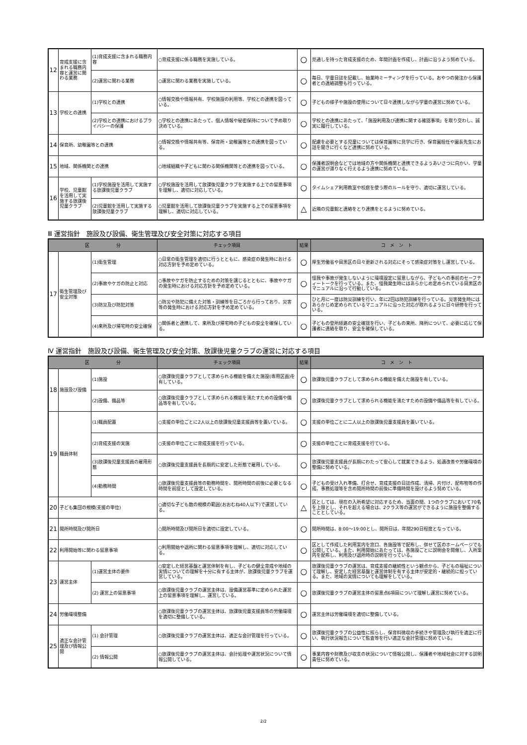| 12 | 育成支援に含まれる職務内容と運営に関わる業務 | (1)育成支援に含まれる職務内容 | ○育成支援に係る職務を実施している。 | ○ | 見通しを持った育成支援のため、年間計画を作成し、計画に沿うよう努めている。 |
| | | (2)運営に関わる業務 | ○運営に関わる業務を実施している。 | ○ | 毎日、学童日誌を記載し、始業時ミーティングを行っている。おやつの発注から保護者との連絡調整も行っている。 |
| 13 | 学校との連携 | (1)学校との連携 | ○情報交換や情報共有、学校施設の利用等、学校との連携を図っている。 | ○ | 子どもの様子や施設の使用について日々連携しながら学童の運営に努めている。 |
| | | (2)学校との連携におけるプライバシーの保護 | ○学校との連携にあたって、個人情報や秘密保持について予め取り決めている。 | ○ | 学校との連携にあたって、「施設利用及び連携に関する確認事項」を取り交わし、誠実に履行している。 |
| 14 | 保育所、幼稚園等との連携 | | ○情報交換や情報共有等、保育所・幼稚園等との連携を図っている。 | ○ | 配慮を必要とする児童については保育園等に見学に行き、保育園担任や園長先生にお話を聞きに行くなど連携に努めている。 |
| 15 | 地域、関係機関との連携 | | ○地域組織や子どもに関わる関係機関等との連携を図っている。 | ○ | 保護者説明会などでは地域の方や関係機関と連携できるようあいさつに向かい、学童の運営が滞りなく行えるよう連携に努めている。 |
| 16 | 学校、児童館を活用して実施する放課後児童クラブ | (1)学校施設を活用して実施する放課後児童クラブ | ○学校施設を活用して放課後児童クラブを実施する上での留意事項を理解し、適切に対応している。 | ○ | タイムシェア利用教室や校庭を使う際のルールを守り、適切に運営している。 |
| | | (2)児童館を活用して実施する放課後児童クラブ | ○児童館を活用して放課後児童クラブを実施する上での留意事項を理解し、適切に対応している。 | △ | 近隣の児童館と連絡をとり連携をとるように努めている。 |
Ⅲ 運営指針　施設及び設備、衛生管理及び安全対策に対応する項目
| 区 分 | | | チェック項目 | 結果 | コ メ ン ト |
| --- | --- | --- | --- | --- | --- |
| 17 | 衛生管理及び安全対策 | (1)衛生管理 | ○日常の衛生管理を適切に行うとともに、感染症の発生時における対応方針を予め定めている。 | ○ | 厚生労働省や目黒区の日々更新される対応にそって感染症対策をし運営している。 |
| | | (2)事故やケガの防止と対応 | ○事故やケガを防止するための対策を講じるとともに、事故やケガの発生時における対応方針を予め定めている。 | ○ | 怪我や事故が発生しないように環境設定に留意しながら、子どもへの事前のセーフティートークを行っている。また、怪我発生時にはあらかじめ定められている目黒区のマニュアルに沿って行動している。 |
| | | (3)防災及び防犯対策 | ○防災や防犯に備えた対策・訓練等を日ごろから行っており、災害等の発生時における対応方針を予め定めている。 | ○ | ひと月に一度は防災訓練を行い、年に2回は防犯訓練を行っている。災害発生時にはあらかじめ定められているマニュアルに沿った対応が取れるように日々研修を行っている。 |
| | | (4)来所及び帰宅時の安全確保 | ○関係者と連携して、来所及び帰宅時の子どもの安全を確保している。 | ○ | 子どもの登所経路の安全確認を行い、子どもの来所、降所について、必要に応じて保護者に連絡を取り、安全を確保している。 |
Ⅳ 運営指針　施設及び設備、衛生管理及び安全対策、放課後児童クラブの運営に対応する項目
| 区 分 | | | チェック項目 | 結果 | コ メ ン ト |
| --- | --- | --- | --- | --- | --- |
| 18 | 施設及び設備 | (1)施設 | ○放課後児童クラブとして求められる機能を備えた施設(専用区画)を有している。 | ○ | 放課後児童クラブとして求められる機能を備えた施設を有している。 |
| | | (2)設備、備品等 | ○放課後児童クラブとして求められる機能を満たすための設備や備品等を有している。 | ○ | 放課後児童クラブとして求められる機能を満たすための設備や備品等を有している。 |
| 19 | 職員体制 | (1)職員配置 | ○支援の単位ごとに2人以上の放課後児童支援員等を置いている。 | ○ | 支援の単位ごとに二人以上の放課後児童支援員を置いている。 |
| | | (2)育成支援の実施 | ○支援の単位ごとに育成支援を行っている。 | ○ | 支援の単位ごとに育成支援を行ている。 |
| | | (3)放課後児童支援員の雇用形態 | ○放課後児童支援員を長期的に安定した形態で雇用している。 | ○ | 放課後児童支援員が長期にわたって安心して就業できるよう、処遇改善や労働環境の整備に努めている。 |
| | | (4)勤務時間 | ○放課後児童支援員等の勤務時間を、開所時間の前後に必要となる時間を前提として設定している。 | ○ | 子どもの受け入れ準備、打合せ、育成支援の日誌作成、清掃、片付け、配布物等の作成、事務処理等を含め開所時間の前後に準備時間を設けるよう努めている。 |
| 20 | 子ども集団の規模(支援の単位) | | ○適切な子ども数の規模の範囲(おおむね40人以下)で運営している。 | △ | 区としては、現在の入所希望に対応するため、当面の間、1つのクラブにおいて70名を上限とし、それを超える場合は、2クラス等の運営ができるように施設を整備することとしている。 |
| 21 | 開所時間及び開所日 | | ○開所時間及び開所日を適切に設定している。 | ○ | 開所時間は、8:00～19:00とし、開所日は、年間290日程度となっている。 |
| 22 | 利用開始等に関わる留意事項 | | ○利用開始や退所に関わる留意事項を理解し、適切に対応している。 | ○ | 区として作成した利用案内を窓口、各施設等で配布し、併せて区のホームページでも公開している。また、利用開始にあたっては、各施設ごとに説明会を開催し、入所案内を配布し、利用及び退所時の説明を行っている。 |
| 23 | 運営主体 | (1)運営主体の要件 | ○安定した経営基盤と運営体制を有し、子どもの健全育成や地域の実情についての理解を十分に有する主体が、放課後児童クラブを運営している。 | ○ | 放課後児童クラブの運営は、育成支援の継続性という観点から、子どもの福祉について理解し、安定した経営基盤と運営体制を有する主体が安定的・継続的に担っている。また、地域の実情についても理解をしている。 |
| | | (2) 運営上の留意事項 | ○放課後児童クラブの運営主体は、設備運営基準に定められた運営上の留意事項を理解し、運営している。 | ○ | 放課後児童クラブの運営主体の留意点6項目について理解し運営に努めている。 |
| 24 | 労働環境整備 | | ○放課後児童クラブの運営主体は、放課後児童支援員等の労働環境を適切に整備している。 | ○ | 運営主体は労働環境を適切に整備している。 |
| 25 | 適正な会計管理及び情報公開 | (1) 会計管理 | ○放課後児童クラブの運営主体は、適正な会計管理を行っている。 | ○ | 放課後児童クラブの公益性に照らし、保育料徴収の手続きや管理及び執行を適正に行い、執行状況報告について監査等を行い適正な会計管理に努めている。 |
| | | (2) 情報公開 | ○放課後児童クラブの運営主体は、会計処理や運営状況について情報公開している。 | ○ | 事業内容や財務及び収支の状況について情報公開し、保護者や地域社会に対する説明責任に努めている。 |
2/2